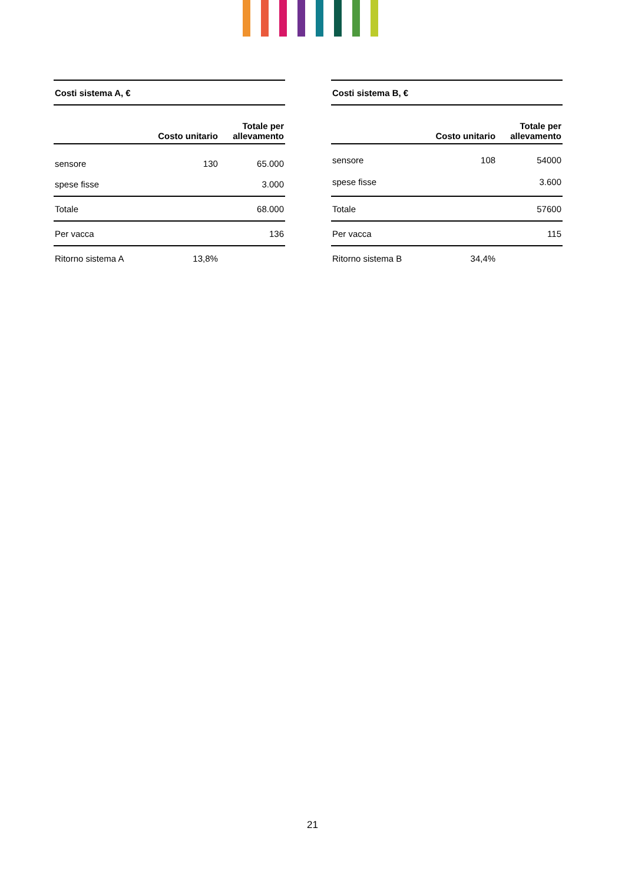| Costi sistema A, € | | |
| --- | --- | --- |
| | Costo unitario | Totale per allevamento |
| sensore | 130 | 65.000 |
| spese fisse | | 3.000 |
| Totale | | 68.000 |
| Per vacca | | 136 |
| Ritorno sistema A | 13,8% | |
| Costi sistema B, € | | |
| --- | --- | --- |
| | Costo unitario | Totale per allevamento |
| sensore | 108 | 54000 |
| spese fisse | | 3.600 |
| Totale | | 57600 |
| Per vacca | | 115 |
| Ritorno sistema B | 34,4% | |
21